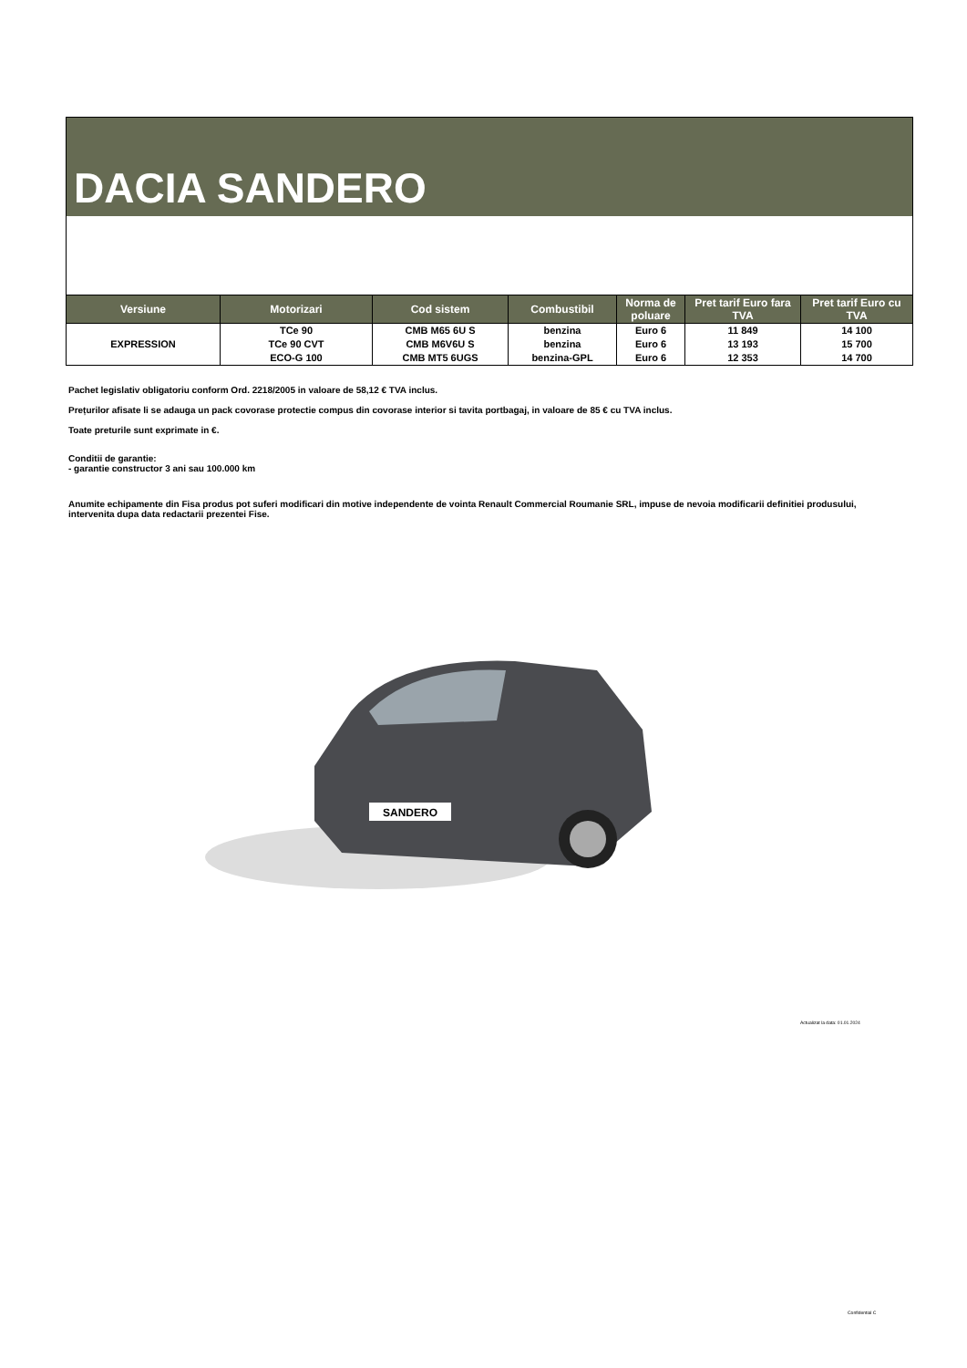DACIA SANDERO
| Versiune | Motorizari | Cod sistem | Combustibil | Norma de poluare | Pret tarif Euro fara TVA | Pret tarif Euro cu TVA |
| --- | --- | --- | --- | --- | --- | --- |
| EXPRESSION | TCe 90 | CMB M65 6U S | benzina | Euro 6 | 11 849 | 14 100 |
| | TCe 90 CVT | CMB M6V6U S | benzina | Euro 6 | 13 193 | 15 700 |
| | ECO-G 100 | CMB MT5 6UGS | benzina-GPL | Euro 6 | 12 353 | 14 700 |
Pachet legislativ obligatoriu conform Ord. 2218/2005 in valoare de 58,12 € TVA inclus.
Prețurilor afisate li se adauga un pack covorase protectie compus din covorase interior si tavita portbagaj, in valoare de 85 € cu TVA inclus.
Toate preturile sunt exprimate in €.
Conditii de garantie:
- garantie constructor 3 ani sau 100.000 km
Anumite echipamente din Fisa produs pot suferi modificari din motive independente de vointa Renault Commercial Roumanie SRL, impuse de nevoia modificarii definitiei produsului, intervenita dupa data redactarii prezentei Fise.
SANDERO
Actualizat la data: 01.01.2024
Confidential C